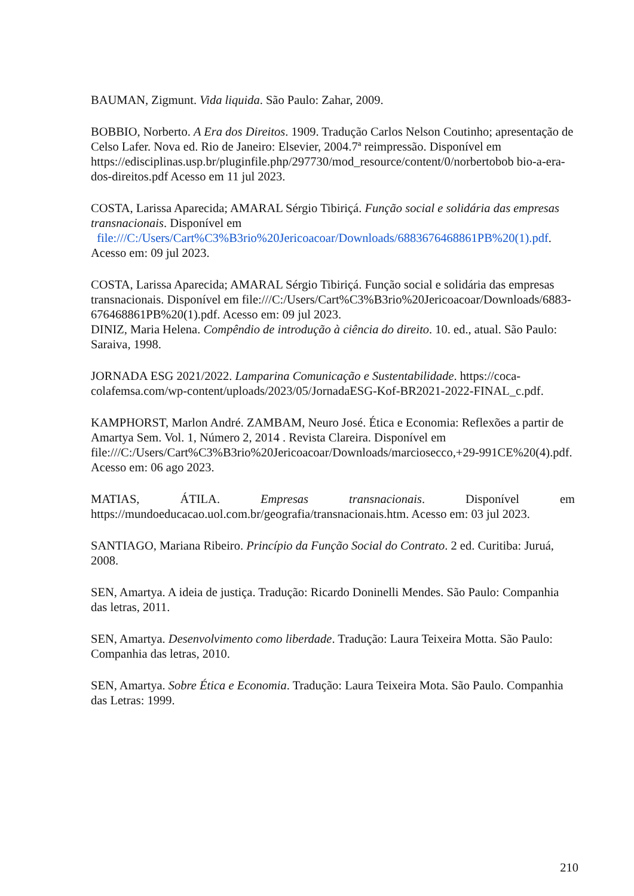BAUMAN, Zigmunt. Vida liquida. São Paulo: Zahar, 2009.
BOBBIO, Norberto. A Era dos Direitos. 1909. Tradução Carlos Nelson Coutinho; apresentação de Celso Lafer. Nova ed. Rio de Janeiro: Elsevier, 2004.7ª reimpressão. Disponível em https://edisciplinas.usp.br/pluginfile.php/297730/mod_resource/content/0/norbertobob bio-a-era-dos-direitos.pdf Acesso em 11 jul 2023.
COSTA, Larissa Aparecida; AMARAL Sérgio Tibiriçá. Função social e solidária das empresas transnacionais. Disponível em
file:///C:/Users/Cart%C3%B3rio%20Jericoacoar/Downloads/6883676468861PB%20(1).pdf. Acesso em: 09 jul 2023.
COSTA, Larissa Aparecida; AMARAL Sérgio Tibiriçá. Função social e solidária das empresas transnacionais. Disponível em file:///C:/Users/Cart%C3%B3rio%20Jericoacoar/Downloads/6883-676468861PB%20(1).pdf. Acesso em: 09 jul 2023.
DINIZ, Maria Helena. Compêndio de introdução à ciência do direito. 10. ed., atual. São Paulo: Saraiva, 1998.
JORNADA ESG 2021/2022. Lamparina Comunicação e Sustentabilidade. https://coca-colafemsa.com/wp-content/uploads/2023/05/JornadaESG-Kof-BR2021-2022-FINAL_c.pdf.
KAMPHORST, Marlon André. ZAMBAM, Neuro José. Ética e Economia: Reflexões a partir de Amartya Sem. Vol. 1, Número 2, 2014 . Revista Clareira. Disponível em file:///C:/Users/Cart%C3%B3rio%20Jericoacoar/Downloads/marciosecco,+29-991CE%20(4).pdf. Acesso em: 06 ago 2023.
MATIAS, ÁTILA. Empresas transnacionais. Disponível em
https://mundoeducacao.uol.com.br/geografia/transnacionais.htm. Acesso em: 03 jul 2023.
SANTIAGO, Mariana Ribeiro. Princípio da Função Social do Contrato. 2 ed. Curitiba: Juruá, 2008.
SEN, Amartya. A ideia de justiça. Tradução: Ricardo Doninelli Mendes. São Paulo: Companhia das letras, 2011.
SEN, Amartya. Desenvolvimento como liberdade. Tradução: Laura Teixeira Motta. São Paulo: Companhia das letras, 2010.
SEN, Amartya. Sobre Ética e Economia. Tradução: Laura Teixeira Mota. São Paulo. Companhia das Letras: 1999.
210